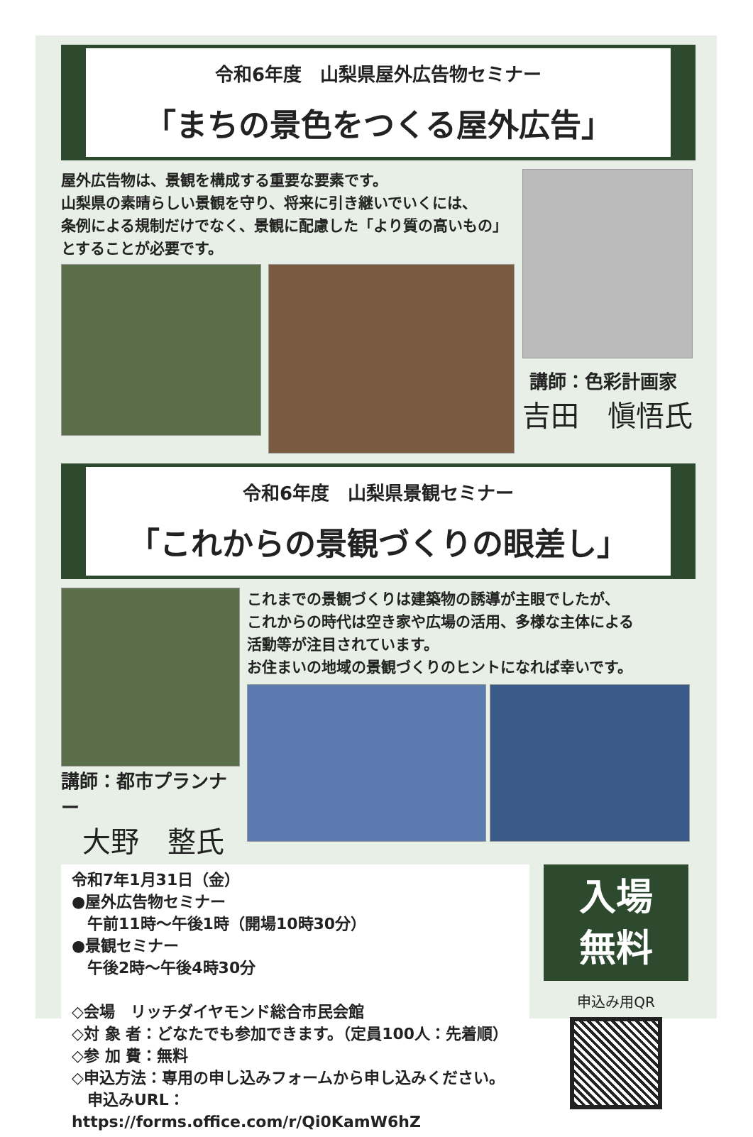令和6年度　山梨県屋外広告物セミナー
「まちの景色をつくる屋外広告」
屋外広告物は、景観を構成する重要な要素です。
山梨県の素晴らしい景観を守り、将来に引き継いでいくには、
条例による規制だけでなく、景観に配慮した「より質の高いもの」
とすることが必要です。
講師：色彩計画家
吉田　愼悟氏
令和6年度　山梨県景観セミナー
「これからの景観づくりの眼差し」
講師：都市プランナー
大野　整氏
これまでの景観づくりは建築物の誘導が主眼でしたが、
これからの時代は空き家や広場の活用、多様な主体による
活動等が注目されています。
お住まいの地域の景観づくりのヒントになれば幸いです。
令和7年1月31日（金）
●屋外広告物セミナー
　午前11時～午後1時（開場10時30分）
●景観セミナー
　午後2時～午後4時30分
◇会場　リッチダイヤモンド総合市民会館
◇対 象 者：どなたでも参加できます。（定員100人：先着順）
◇参 加 費：無料
◇申込方法：専用の申し込みフォームから申し込みください。
　申込みURL：https://forms.office.com/r/Qi0KamW6hZ
入場
無料
申込み用QR